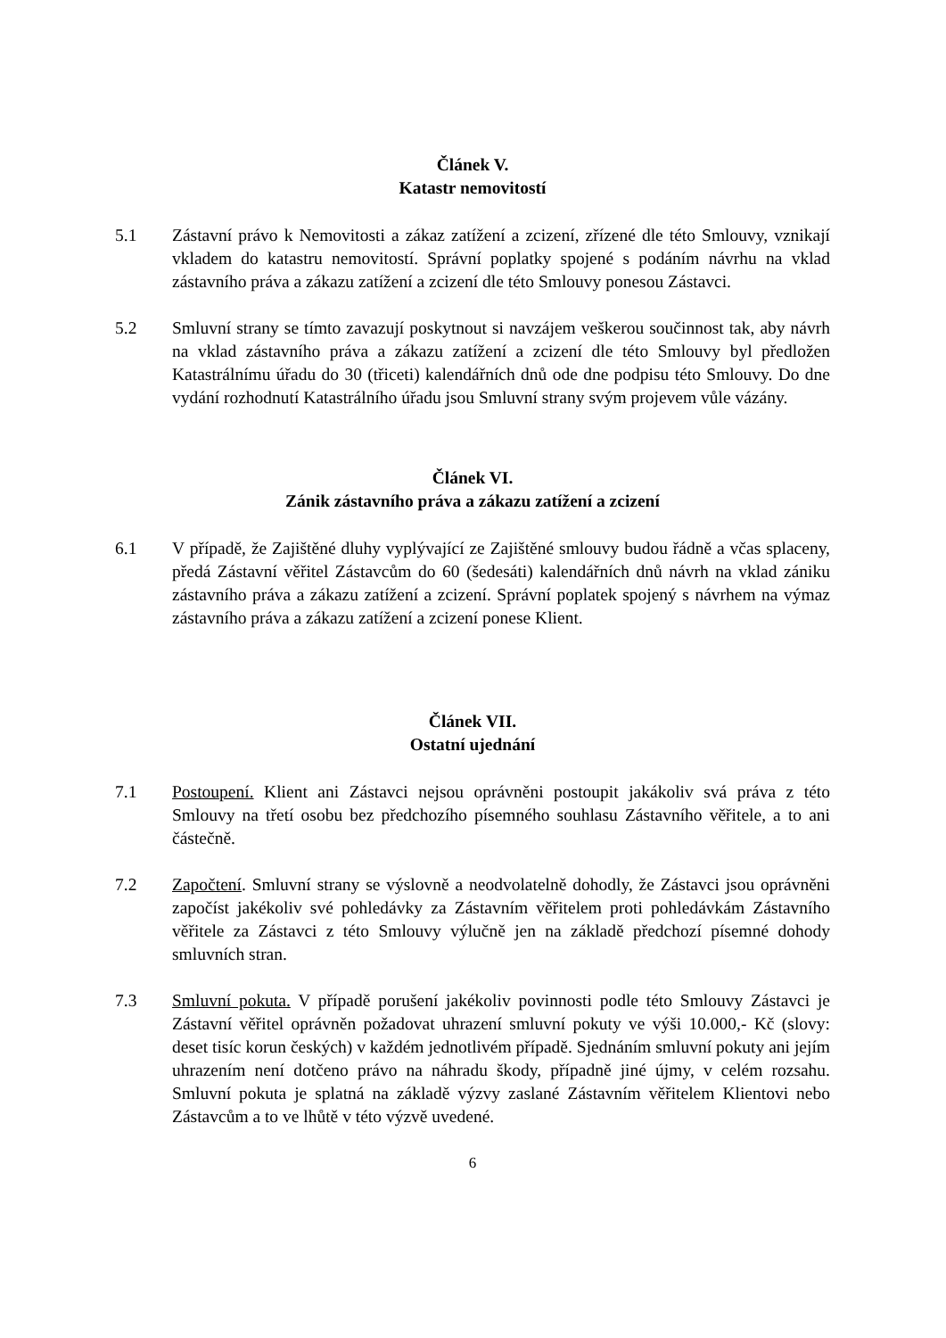Článek V.
Katastr nemovitostí
5.1 Zástavní právo k Nemovitosti a zákaz zatížení a zcizení, zřízené dle této Smlouvy, vznikají vkladem do katastru nemovitostí. Správní poplatky spojené s podáním návrhu na vklad zástavního práva a zákazu zatížení a zcizení dle této Smlouvy ponesou Zástavci.
5.2 Smluvní strany se tímto zavazují poskytnout si navzájem veškerou součinnost tak, aby návrh na vklad zástavního práva a zákazu zatížení a zcizení dle této Smlouvy byl předložen Katastrálnímu úřadu do 30 (třiceti) kalendářních dnů ode dne podpisu této Smlouvy. Do dne vydání rozhodnutí Katastrálního úřadu jsou Smluvní strany svým projevem vůle vázány.
Článek VI.
Zánik zástavního práva a zákazu zatížení a zcizení
6.1 V případě, že Zajištěné dluhy vyplývající ze Zajištěné smlouvy budou řádně a včas splaceny, předá Zástavní věřitel Zástavcům do 60 (šedesáti) kalendářních dnů návrh na vklad zániku zástavního práva a zákazu zatížení a zcizení. Správní poplatek spojený s návrhem na výmaz zástavního práva a zákazu zatížení a zcizení ponese Klient.
Článek VII.
Ostatní ujednání
7.1 Postoupení. Klient ani Zástavci nejsou oprávněni postoupit jakákoliv svá práva z této Smlouvy na třetí osobu bez předchozího písemného souhlasu Zástavního věřitele, a to ani částečně.
7.2 Započtení. Smluvní strany se výslovně a neodvolatelně dohodly, že Zástavci jsou oprávněni započíst jakékoliv své pohledávky za Zástavním věřitelem proti pohledávkám Zástavního věřitele za Zástavci z této Smlouvy výlučně jen na základě předchozí písemné dohody smluvních stran.
7.3 Smluvní pokuta. V případě porušení jakékoliv povinnosti podle této Smlouvy Zástavci je Zástavní věřitel oprávněn požadovat uhrazení smluvní pokuty ve výši 10.000,- Kč (slovy: deset tisíc korun českých) v každém jednotlivém případě. Sjednáním smluvní pokuty ani jejím uhrazením není dotčeno právo na náhradu škody, případně jiné újmy, v celém rozsahu. Smluvní pokuta je splatná na základě výzvy zaslané Zástavním věřitelem Klientovi nebo Zástavcům a to ve lhůtě v této výzvě uvedené.
6